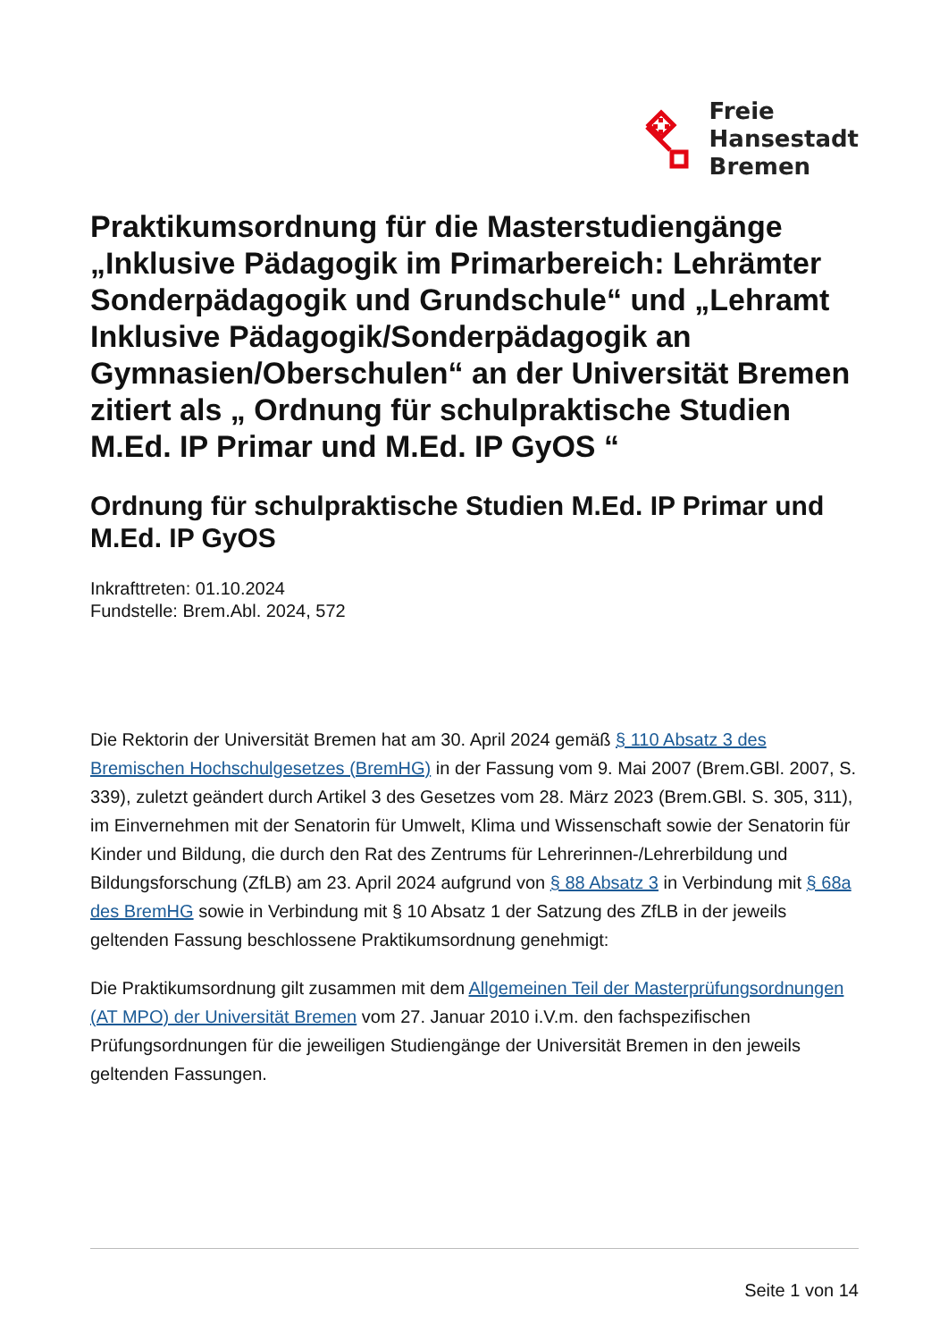Freie
Hansestadt
Bremen
Praktikumsordnung für die Masterstudiengänge „Inklusive Pädagogik im Primarbereich: Lehrämter Sonderpädagogik und Grundschule“ und „Lehramt Inklusive Pädagogik/Sonderpädagogik an Gymnasien/Oberschulen“ an der Universität Bremen zitiert als „ Ordnung für schulpraktische Studien M.Ed. IP Primar und M.Ed. IP GyOS “
Ordnung für schulpraktische Studien M.Ed. IP Primar und M.Ed. IP GyOS
Inkrafttreten: 01.10.2024
Fundstelle: Brem.Abl. 2024, 572
Die Rektorin der Universität Bremen hat am 30. April 2024 gemäß § 110 Absatz 3 des Bremischen Hochschulgesetzes (BremHG) in der Fassung vom 9. Mai 2007 (Brem.GBl. 2007, S. 339), zuletzt geändert durch Artikel 3 des Gesetzes vom 28. März 2023 (Brem.GBl. S. 305, 311), im Einvernehmen mit der Senatorin für Umwelt, Klima und Wissenschaft sowie der Senatorin für Kinder und Bildung, die durch den Rat des Zentrums für Lehrerinnen-/Lehrerbildung und Bildungsforschung (ZfLB) am 23. April 2024 aufgrund von § 88 Absatz 3 in Verbindung mit § 68a des BremHG sowie in Verbindung mit § 10 Absatz 1 der Satzung des ZfLB in der jeweils geltenden Fassung beschlossene Praktikumsordnung genehmigt:
Die Praktikumsordnung gilt zusammen mit dem Allgemeinen Teil der Masterprüfungsordnungen (AT MPO) der Universität Bremen vom 27. Januar 2010 i.V.m. den fachspezifischen Prüfungsordnungen für die jeweiligen Studiengänge der Universität Bremen in den jeweils geltenden Fassungen.
Seite 1 von 14